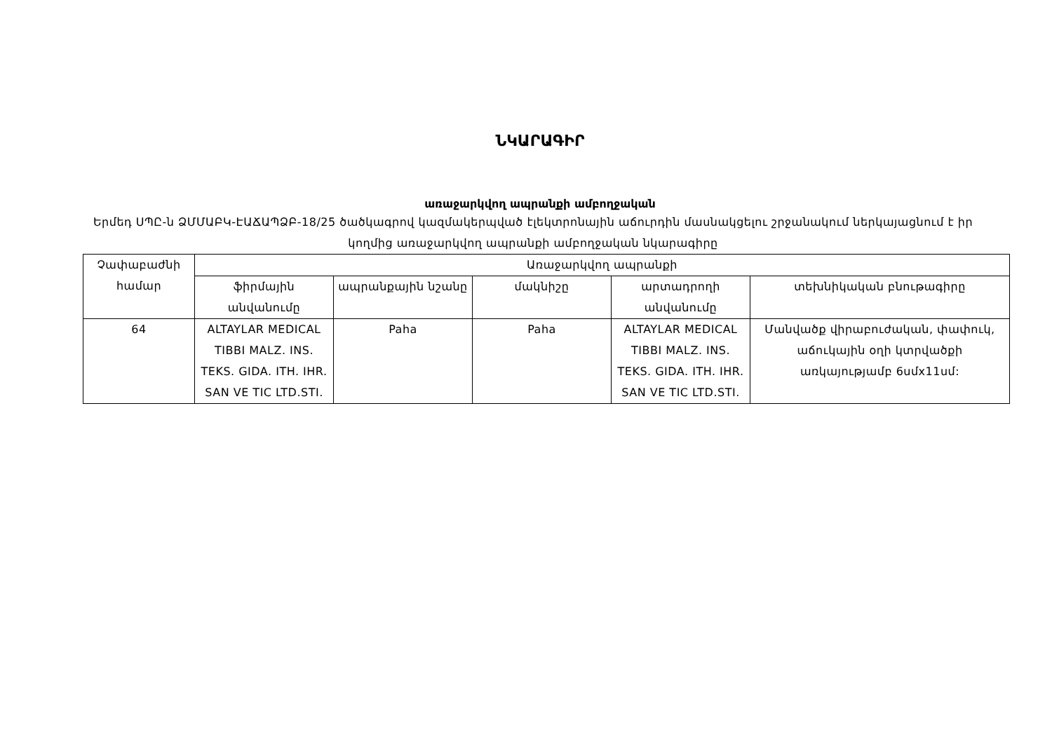ՆԿԱՐԱԳԻՐ
առաջարկվող ապրանքի ամբողջական
Երմեդ ՍՊԸ-ն ՁՄՄԱԲԿ-ԷԱՃԱՊՁԲ-18/25 ծածկագրով կազմակերպված էլեկտրոնային աճուրդին մասնակցելու շրջանակում ներկայացնում է իր կողմից առաջարկվող ապրանքի ամբողջական նկարագիրը
| Չափաբաժնի համար | Առաջարկվող ապրանքի | | | | |
| --- | --- | --- | --- | --- | --- |
| | ֆիրմային անվանումը | ապրանքային նշանը | մակնիշը | արտադրողի անվանումը | տեխնիկական բնութագիրը |
| 64 | ALTAYLAR MEDICAL TIBBI MALZ. INS. TEKS. GIDA. ITH. IHR. SAN VE TIC LTD.STI. | Paha | Paha | ALTAYLAR MEDICAL TIBBI MALZ. INS. TEKS. GIDA. ITH. IHR. SAN VE TIC LTD.STI. | Մանվածք վիրաբուժական, փափուկ, աճուկային օղի կտրվածքի առկայությամբ 6սմx11սմ: |